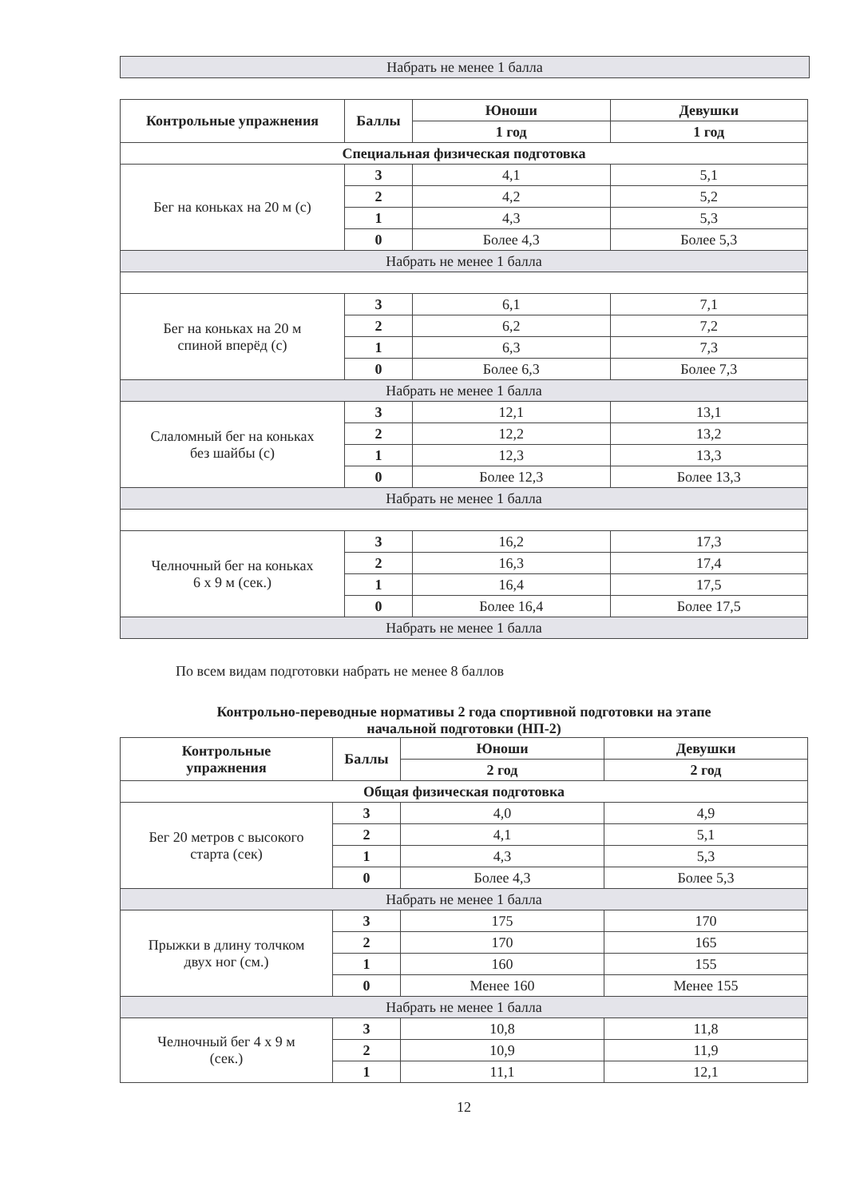Набрать не менее 1 балла
| Контрольные упражнения | Баллы | Юноши | Девушки |
| --- | --- | --- | --- |
| | | 1 год | 1 год |
| Специальная физическая подготовка | | | |
| Бег на коньках на 20 м (с) | 3 | 4,1 | 5,1 |
| | 2 | 4,2 | 5,2 |
| | 1 | 4,3 | 5,3 |
| | 0 | Более 4,3 | Более 5,3 |
| Набрать не менее 1 балла | | | |
| Бег на коньках на 20 м спиной вперёд (с) | 3 | 6,1 | 7,1 |
| | 2 | 6,2 | 7,2 |
| | 1 | 6,3 | 7,3 |
| | 0 | Более 6,3 | Более 7,3 |
| Набрать не менее 1 балла | | | |
| Слаломный бег на коньках без шайбы (с) | 3 | 12,1 | 13,1 |
| | 2 | 12,2 | 13,2 |
| | 1 | 12,3 | 13,3 |
| | 0 | Более 12,3 | Более 13,3 |
| Набрать не менее 1 балла | | | |
| Челночный бег на коньках 6 х 9 м (сек.) | 3 | 16,2 | 17,3 |
| | 2 | 16,3 | 17,4 |
| | 1 | 16,4 | 17,5 |
| | 0 | Более 16,4 | Более 17,5 |
| Набрать не менее 1 балла | | | |
По всем видам подготовки набрать не менее 8 баллов
Контрольно-переводные нормативы 2 года спортивной подготовки на этапе
начальной подготовки (НП-2)
| Контрольные упражнения | Баллы | Юноши | Девушки |
| --- | --- | --- | --- |
| | | 2 год | 2 год |
| Общая физическая подготовка | | | |
| Бег 20 метров с высокого старта (сек) | 3 | 4,0 | 4,9 |
| | 2 | 4,1 | 5,1 |
| | 1 | 4,3 | 5,3 |
| | 0 | Более 4,3 | Более 5,3 |
| Набрать не менее 1 балла | | | |
| Прыжки в длину толчком двух ног (см.) | 3 | 175 | 170 |
| | 2 | 170 | 165 |
| | 1 | 160 | 155 |
| | 0 | Менее 160 | Менее 155 |
| Набрать не менее 1 балла | | | |
| Челночный бег 4 х 9 м (сек.) | 3 | 10,8 | 11,8 |
| | 2 | 10,9 | 11,9 |
| | 1 | 11,1 | 12,1 |
12